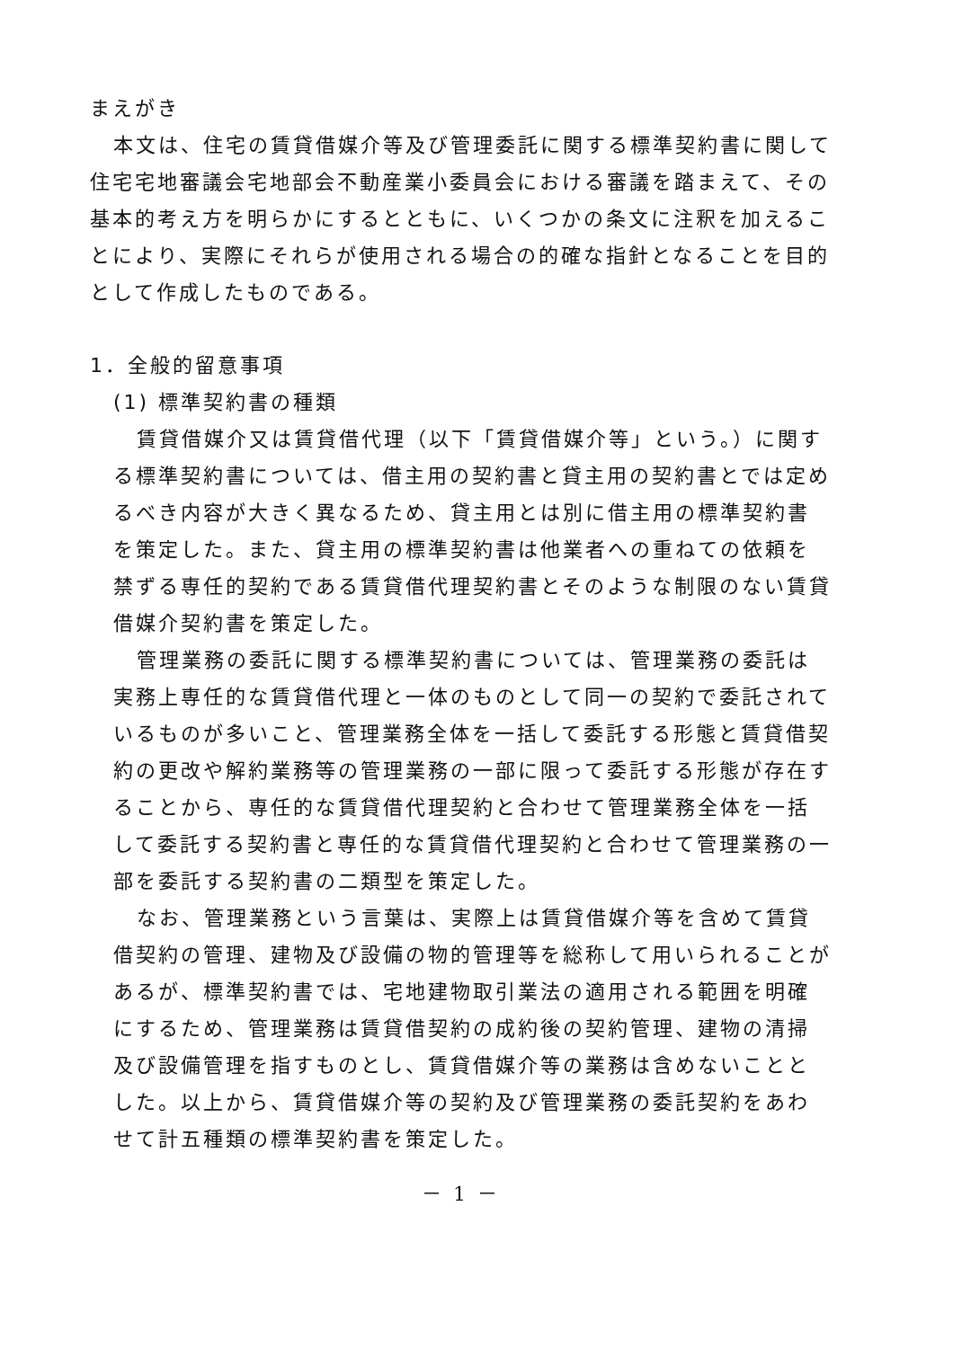まえがき
本文は、住宅の賃貸借媒介等及び管理委託に関する標準契約書に関して住宅宅地審議会宅地部会不動産業小委員会における審議を踏まえて、その基本的考え方を明らかにするとともに、いくつかの条文に注釈を加えることにより、実際にそれらが使用される場合の的確な指針となることを目的として作成したものである。
1．全般的留意事項
(1) 標準契約書の種類
賃貸借媒介又は賃貸借代理（以下「賃貸借媒介等」という。）に関する標準契約書については、借主用の契約書と貸主用の契約書とでは定めるべき内容が大きく異なるため、貸主用とは別に借主用の標準契約書を策定した。また、貸主用の標準契約書は他業者への重ねての依頼を禁ずる専任的契約である賃貸借代理契約書とそのような制限のない賃貸借媒介契約書を策定した。
管理業務の委託に関する標準契約書については、管理業務の委託は実務上専任的な賃貸借代理と一体のものとして同一の契約で委託されているものが多いこと、管理業務全体を一括して委託する形態と賃貸借契約の更改や解約業務等の管理業務の一部に限って委託する形態が存在することから、専任的な賃貸借代理契約と合わせて管理業務全体を一括して委託する契約書と専任的な賃貸借代理契約と合わせて管理業務の一部を委託する契約書の二類型を策定した。
なお、管理業務という言葉は、実際上は賃貸借媒介等を含めて賃貸借契約の管理、建物及び設備の物的管理等を総称して用いられることがあるが、標準契約書では、宅地建物取引業法の適用される範囲を明確にするため、管理業務は賃貸借契約の成約後の契約管理、建物の清掃及び設備管理を指すものとし、賃貸借媒介等の業務は含めないこととした。以上から、賃貸借媒介等の契約及び管理業務の委託契約をあわせて計五種類の標準契約書を策定した。
－ 1 －